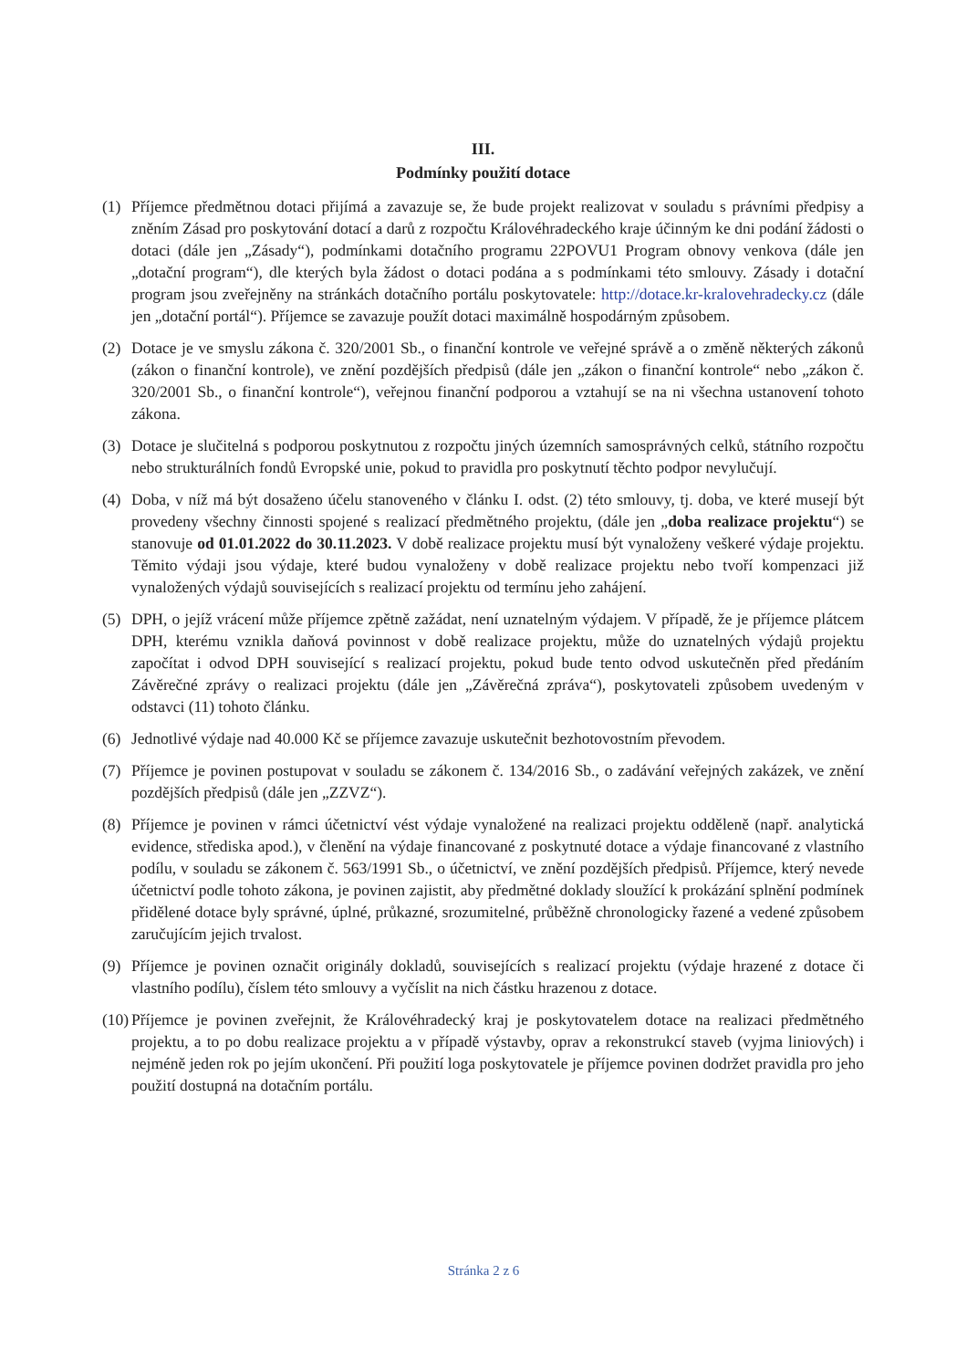III.
Podmínky použití dotace
(1) Příjemce předmětnou dotaci přijímá a zavazuje se, že bude projekt realizovat v souladu s právními předpisy a zněním Zásad pro poskytování dotací a darů z rozpočtu Královéhradeckého kraje účinným ke dni podání žádosti o dotaci (dále jen „Zásady“), podmínkami dotačního programu 22POVU1 Program obnovy venkova (dále jen „dotační program“), dle kterých byla žádost o dotaci podána a s podmínkami této smlouvy. Zásady i dotační program jsou zveřejněny na stránkách dotačního portálu poskytovatele: http://dotace.kr-kralovehradecky.cz (dále jen „dotační portál“). Příjemce se zavazuje použít dotaci maximálně hospodárným způsobem.
(2) Dotace je ve smyslu zákona č. 320/2001 Sb., o finanční kontrole ve veřejné správě a o změně některých zákonů (zákon o finanční kontrole), ve znění pozdějších předpisů (dále jen „zákon o finanční kontrole“ nebo „zákon č. 320/2001 Sb., o finanční kontrole“), veřejnou finanční podporou a vztahují se na ni všechna ustanovení tohoto zákona.
(3) Dotace je slučitelná s podporou poskytnutou z rozpočtu jiných územních samosprávných celků, státního rozpočtu nebo strukturálních fondů Evropské unie, pokud to pravidla pro poskytnutí těchto podpor nevylučují.
(4) Doba, v níž má být dosaženo účelu stanoveného v článku I. odst. (2) této smlouvy, tj. doba, ve které musejí být provedeny všechny činnosti spojené s realizací předmětného projektu, (dále jen „doba realizace projektu“) se stanovuje od 01.01.2022 do 30.11.2023. V době realizace projektu musí být vynaloženy veškeré výdaje projektu. Těmito výdaji jsou výdaje, které budou vynaloženy v době realizace projektu nebo tvoří kompenzaci již vynaložených výdajů souvisejících s realizací projektu od termínu jeho zahájení.
(5) DPH, o jejíž vrácení může příjemce zpětně zažádat, není uznatelným výdajem. V případě, že je příjemce plátcem DPH, kterému vznikla daňová povinnost v době realizace projektu, může do uznatelných výdajů projektu započítat i odvod DPH související s realizací projektu, pokud bude tento odvod uskutečněn před předáním Závěrečné zprávy o realizaci projektu (dále jen „Závěrečná zpráva“), poskytovateli způsobem uvedeným v odstavci (11) tohoto článku.
(6) Jednotlivé výdaje nad 40.000 Kč se příjemce zavazuje uskutečnit bezhotovostním převodem.
(7) Příjemce je povinen postupovat v souladu se zákonem č. 134/2016 Sb., o zadávání veřejných zakázek, ve znění pozdějších předpisů (dále jen „ZZVZ“).
(8) Příjemce je povinen v rámci účetnictví vést výdaje vynaložené na realizaci projektu odděleně (např. analytická evidence, střediska apod.), v členění na výdaje financované z poskytnuté dotace a výdaje financované z vlastního podílu, v souladu se zákonem č. 563/1991 Sb., o účetnictví, ve znění pozdějších předpisů. Příjemce, který nevede účetnictví podle tohoto zákona, je povinen zajistit, aby předmětné doklady sloužící k prokázání splnění podmínek přidělené dotace byly správné, úplné, průkazné, srozumitelné, průběžně chronologicky řazené a vedené způsobem zaručujícím jejich trvalost.
(9) Příjemce je povinen označit originály dokladů, souvisejících s realizací projektu (výdaje hrazené z dotace či vlastního podílu), číslem této smlouvy a vyčíslit na nich částku hrazenou z dotace.
(10) Příjemce je povinen zveřejnit, že Královéhradecký kraj je poskytovatelem dotace na realizaci předmětného projektu, a to po dobu realizace projektu a v případě výstavby, oprav a rekonstrukcí staveb (vyjma liniových) i nejméně jeden rok po jejím ukončení. Při použití loga poskytovatele je příjemce povinen dodržet pravidla pro jeho použití dostupná na dotačním portálu.
Stránka 2 z 6